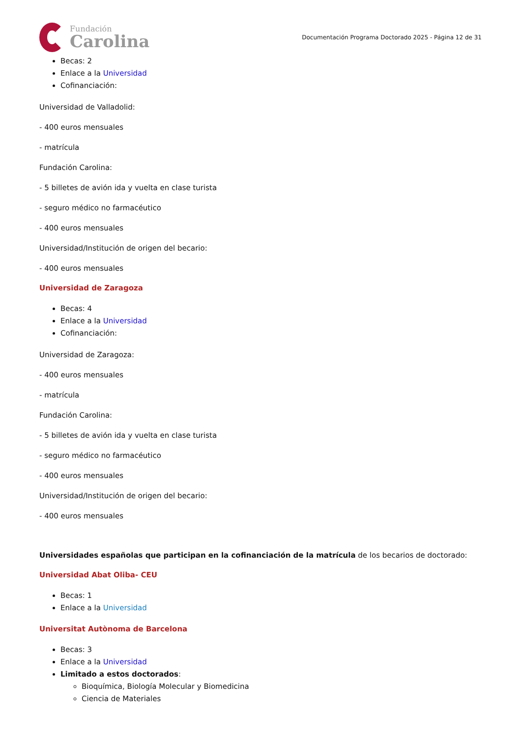Fundación
Carolina
Documentación Programa Doctorado 2025 - Página 12 de 31
Becas: 2
Enlace a la Universidad
Cofinanciación:
Universidad de Valladolid:
- 400 euros mensuales
- matrícula
Fundación Carolina:
- 5 billetes de avión ida y vuelta en clase turista
- seguro médico no farmacéutico
- 400 euros mensuales
Universidad/Institución de origen del becario:
- 400 euros mensuales
Universidad de Zaragoza
Becas: 4
Enlace a la Universidad
Cofinanciación:
Universidad de Zaragoza:
- 400 euros mensuales
- matrícula
Fundación Carolina:
- 5 billetes de avión ida y vuelta en clase turista
- seguro médico no farmacéutico
- 400 euros mensuales
Universidad/Institución de origen del becario:
- 400 euros mensuales
Universidades españolas que participan en la cofinanciación de la matrícula de los becarios de doctorado:
Universidad Abat Oliba- CEU
Becas: 1
Enlace a la Universidad
Universitat Autònoma de Barcelona
Becas: 3
Enlace a la Universidad
Limitado a estos doctorados:
Bioquímica, Biología Molecular y Biomedicina
Ciencia de Materiales